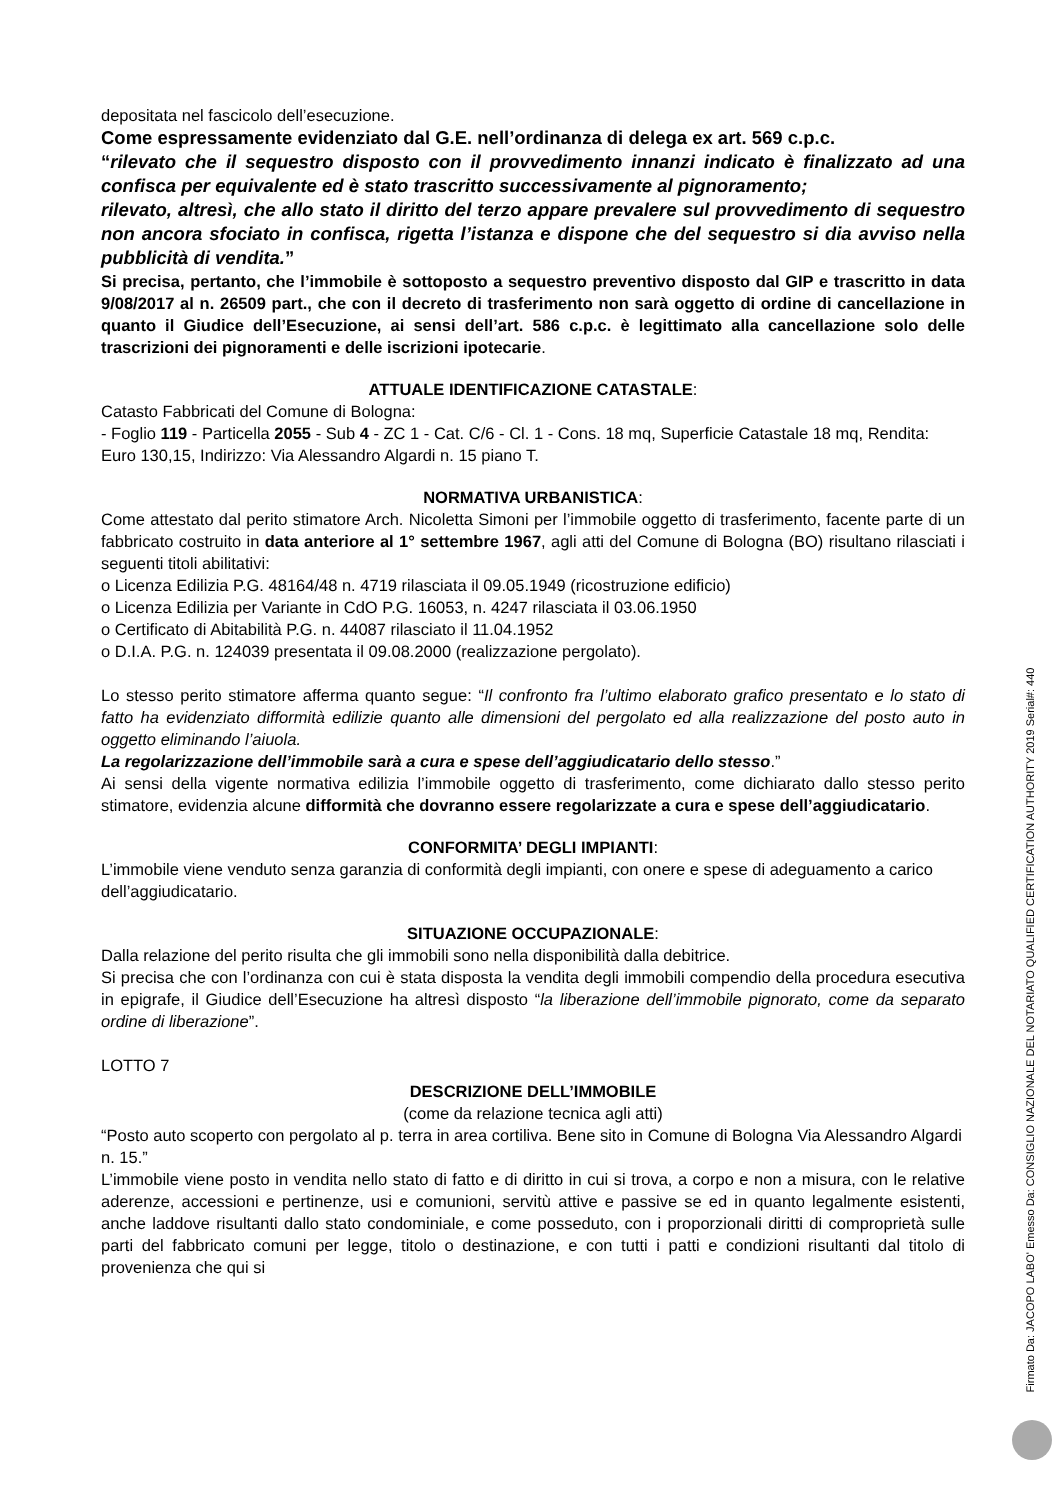depositata nel fascicolo dell’esecuzione.
Come espressamente evidenziato dal G.E. nell’ordinanza di delega ex art. 569 c.p.c.
“rilevato che il sequestro disposto con il provvedimento innanzi indicato è finalizzato ad una confisca per equivalente ed è stato trascritto successivamente al pignoramento;
rilevato, altresì, che allo stato il diritto del terzo appare prevalere sul provvedimento di sequestro non ancora sfociato in confisca, rigetta l’istanza e dispone che del sequestro si dia avviso nella pubblicità di vendita.”
Si precisa, pertanto, che l’immobile è sottoposto a sequestro preventivo disposto dal GIP e trascritto in data 9/08/2017 al n. 26509 part., che con il decreto di trasferimento non sarà oggetto di ordine di cancellazione in quanto il Giudice dell’Esecuzione, ai sensi dell’art. 586 c.p.c. è legittimato alla cancellazione solo delle trascrizioni dei pignoramenti e delle iscrizioni ipotecarie.
ATTUALE IDENTIFICAZIONE CATASTALE:
Catasto Fabbricati del Comune di Bologna:
- Foglio 119 - Particella 2055 - Sub 4 - ZC 1 - Cat. C/6 - Cl. 1 - Cons. 18 mq, Superficie Catastale 18 mq, Rendita: Euro 130,15, Indirizzo: Via Alessandro Algardi n. 15 piano T.
NORMATIVA URBANISTICA:
Come attestato dal perito stimatore Arch. Nicoletta Simoni per l’immobile oggetto di trasferimento, facente parte di un fabbricato costruito in data anteriore al 1° settembre 1967, agli atti del Comune di Bologna (BO) risultano rilasciati i seguenti titoli abilitativi:
o Licenza Edilizia P.G. 48164/48 n. 4719 rilasciata il 09.05.1949 (ricostruzione edificio)
o Licenza Edilizia per Variante in CdO P.G. 16053, n. 4247 rilasciata il 03.06.1950
o Certificato di Abitabilità P.G. n. 44087 rilasciato il 11.04.1952
o D.I.A. P.G. n. 124039 presentata il 09.08.2000 (realizzazione pergolato).
Lo stesso perito stimatore afferma quanto segue: “Il confronto fra l’ultimo elaborato grafico presentato e lo stato di fatto ha evidenziato difformità edilizie quanto alle dimensioni del pergolato ed alla realizzazione del posto auto in oggetto eliminando l’aiuola.
La regolarizzazione dell’immobile sarà a cura e spese dell’aggiudicatario dello stesso.”
Ai sensi della vigente normativa edilizia l’immobile oggetto di trasferimento, come dichiarato dallo stesso perito stimatore, evidenzia alcune difformità che dovranno essere regolarizzate a cura e spese dell’aggiudicatario.
CONFORMITA’ DEGLI IMPIANTI:
L’immobile viene venduto senza garanzia di conformità degli impianti, con onere e spese di adeguamento a carico dell’aggiudicatario.
SITUAZIONE OCCUPAZIONALE:
Dalla relazione del perito risulta che gli immobili sono nella disponibilità dalla debitrice.
Si precisa che con l’ordinanza con cui è stata disposta la vendita degli immobili compendio della procedura esecutiva in epigrafe, il Giudice dell’Esecuzione ha altresì disposto “la liberazione dell’immobile pignorato, come da separato ordine di liberazione”.
LOTTO 7
DESCRIZIONE DELL’IMMOBILE
(come da relazione tecnica agli atti)
“Posto auto scoperto con pergolato al p. terra in area cortiliva. Bene sito in Comune di Bologna Via Alessandro Algardi n. 15.”
L’immobile viene posto in vendita nello stato di fatto e di diritto in cui si trova, a corpo e non a misura, con le relative aderenze, accessioni e pertinenze, usi e comunioni, servitù attive e passive se ed in quanto legalmente esistenti, anche laddove risultanti dallo stato condominiale, e come posseduto, con i proporzionali diritti di comproprietà sulle parti del fabbricato comuni per legge, titolo o destinazione, e con tutti i patti e condizioni risultanti dal titolo di provenienza che qui si
Firmato Da: JACOPO LABO' Emesso Da: CONSIGLIO NAZIONALE DEL NOTARIATO QUALIFIED CERTIFICATION AUTHORITY 2019 Serial#: 440